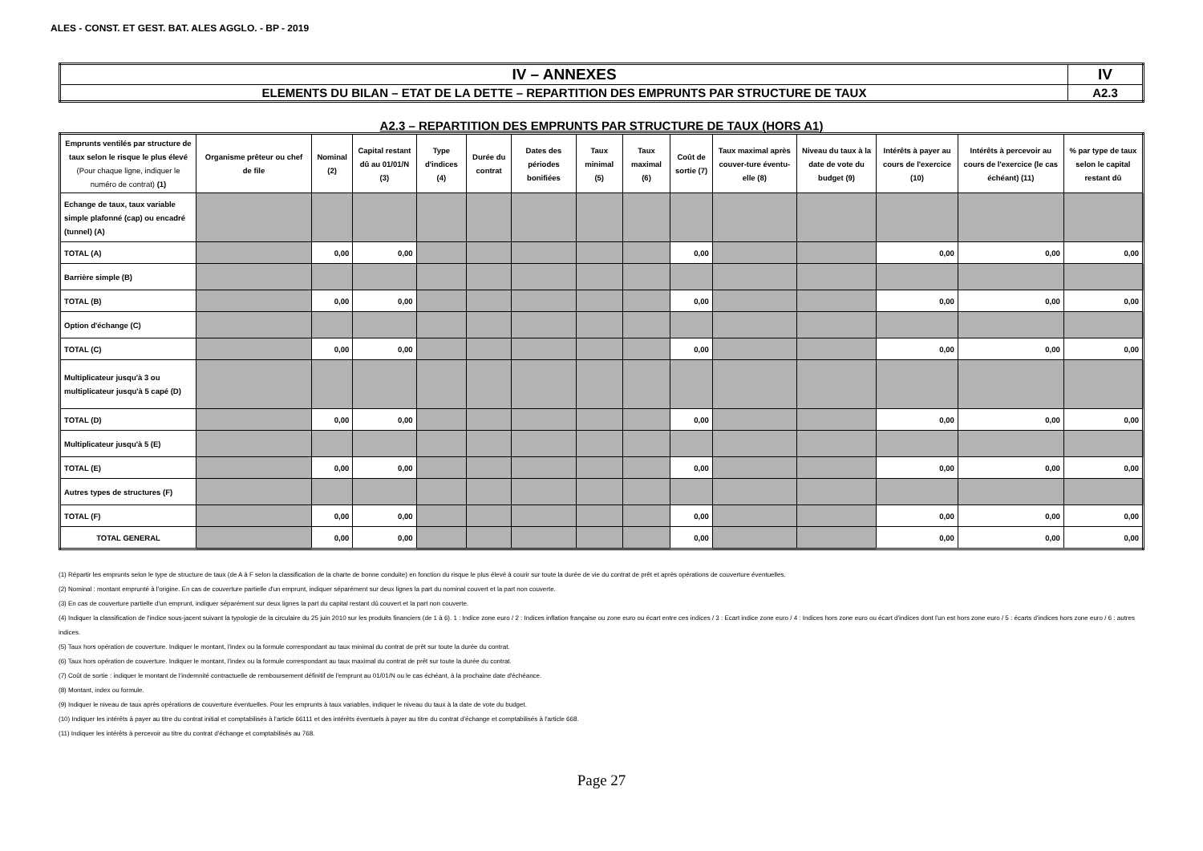ALES - CONST. ET GEST. BAT. ALES AGGLO. - BP - 2019
| IV – ANNEXES | IV |
| ELEMENTS DU BILAN – ETAT DE LA DETTE – REPARTITION DES EMPRUNTS PAR STRUCTURE DE TAUX | A2.3 |
A2.3 – REPARTITION DES EMPRUNTS PAR STRUCTURE DE TAUX (HORS A1)
| Emprunts ventilés par structure de taux selon le risque le plus élevé (Pour chaque ligne, indiquer le numéro de contrat) (1) | Organisme prêteur ou chef de file | Nominal (2) | Capital restant dû au 01/01/N (3) | Type d'indices (4) | Durée du contrat | Dates des périodes bonifiées | Taux minimal (5) | Taux maximal (6) | Coût de sortie (7) | Taux maximal après couver-ture éventu-elle (8) | Niveau du taux à la date de vote du budget (9) | Intérêts à payer au cours de l'exercice (10) | Intérêts à percevoir au cours de l'exercice (le cas échéant) (11) | % par type de taux selon le capital restant dû |
| --- | --- | --- | --- | --- | --- | --- | --- | --- | --- | --- | --- | --- | --- | --- |
| Echange de taux, taux variable simple plafonné (cap) ou encadré (tunnel) (A) | | | | | | | | | | | | | | |
| TOTAL (A) | | 0,00 | 0,00 | | | | | | 0,00 | | | 0,00 | 0,00 | 0,00 |
| Barrière simple (B) | | | | | | | | | | | | | | |
| TOTAL (B) | | 0,00 | 0,00 | | | | | | 0,00 | | | 0,00 | 0,00 | 0,00 |
| Option d'échange (C) | | | | | | | | | | | | | | |
| TOTAL (C) | | 0,00 | 0,00 | | | | | | 0,00 | | | 0,00 | 0,00 | 0,00 |
| Multiplicateur jusqu'à 3 ou multiplicateur jusqu'à 5 capé (D) | | | | | | | | | | | | | | |
| TOTAL (D) | | 0,00 | 0,00 | | | | | | 0,00 | | | 0,00 | 0,00 | 0,00 |
| Multiplicateur jusqu'à 5 (E) | | | | | | | | | | | | | | |
| TOTAL (E) | | 0,00 | 0,00 | | | | | | 0,00 | | | 0,00 | 0,00 | 0,00 |
| Autres types de structures (F) | | | | | | | | | | | | | | |
| TOTAL (F) | | 0,00 | 0,00 | | | | | | 0,00 | | | 0,00 | 0,00 | 0,00 |
| TOTAL GENERAL | | 0,00 | 0,00 | | | | | | 0,00 | | | 0,00 | 0,00 | 0,00 |
(1) Répartir les emprunts selon le type de structure de taux (de A à F selon la classification de la charte de bonne conduite) en fonction du risque le plus élevé à courir sur toute la durée de vie du contrat de prêt et après opérations de couverture éventuelles.
(2) Nominal : montant emprunté à l'origine. En cas de couverture partielle d'un emprunt, indiquer séparément sur deux lignes la part du nominal couvert et la part non couverte.
(3) En cas de couverture partielle d'un emprunt, indiquer séparément sur deux lignes la part du capital restant dû couvert et la part non couverte.
(4) Indiquer la classification de l'indice sous-jacent suivant la typologie de la circulaire du 25 juin 2010 sur les produits financiers (de 1 à 6). 1 : Indice zone euro / 2 : Indices inflation française ou zone euro ou écart entre ces indices / 3 : Ecart indice zone euro / 4 : Indices hors zone euro ou écart d'indices dont l'un est hors zone euro / 5 : écarts d'indices hors zone euro / 6 : autres indices.
(5) Taux hors opération de couverture. Indiquer le montant, l'index ou la formule correspondant au taux minimal du contrat de prêt sur toute la durée du contrat.
(6) Taux hors opération de couverture. Indiquer le montant, l'index ou la formule correspondant au taux maximal du contrat de prêt sur toute la durée du contrat.
(7) Coût de sortie : indiquer le montant de l'indemnité contractuelle de remboursement définitif de l'emprunt au 01/01/N ou le cas échéant, à la prochaine date d'échéance.
(8) Montant, index ou formule.
(9) Indiquer le niveau de taux après opérations de couverture éventuelles. Pour les emprunts à taux variables, indiquer le niveau du taux à la date de vote du budget.
(10) Indiquer les intérêts à payer au titre du contrat initial et comptabilisés à l'article 66111 et des intérêts éventuels à payer au titre du contrat d'échange et comptabilisés à l'article 668.
(11) Indiquer les intérêts à percevoir au titre du contrat d'échange et comptabilisés au 768.
Page 27